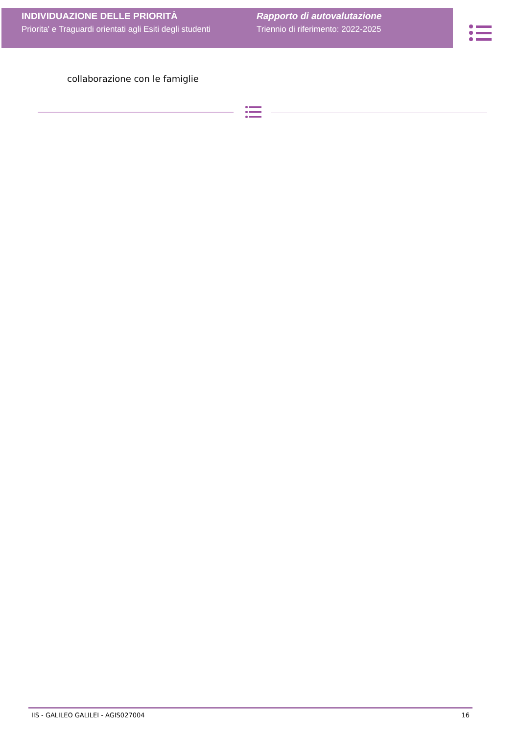INDIVIDUAZIONE DELLE PRIORITÀ
Priorita' e Traguardi orientati agli Esiti degli studenti
Rapporto di autovalutazione
Triennio di riferimento: 2022-2025
collaborazione con le famiglie
IIS - GALILEO GALILEI - AGIS027004 16